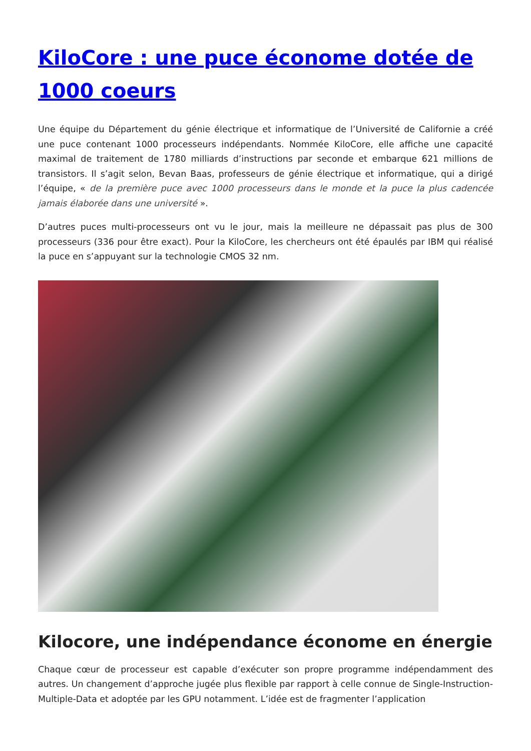KiloCore : une puce économe dotée de 1000 coeurs
Une équipe du Département du génie électrique et informatique de l’Université de Californie a créé une puce contenant 1000 processeurs indépendants. Nommée KiloCore, elle affiche une capacité maximal de traitement de 1780 milliards d’instructions par seconde et embarque 621 millions de transistors. Il s’agit selon, Bevan Baas, professeurs de génie électrique et informatique, qui a dirigé l’équipe, « de la première puce avec 1000 processeurs dans le monde et la puce la plus cadencée jamais élaborée dans une université ».
D’autres puces multi-processeurs ont vu le jour, mais la meilleure ne dépassait pas plus de 300 processeurs (336 pour être exact). Pour la KiloCore, les chercheurs ont été épaulés par IBM qui réalisé la puce en s’appuyant sur la technologie CMOS 32 nm.
Kilocore, une indépendance économe en énergie
Chaque cœur de processeur est capable d’exécuter son propre programme indépendamment des autres. Un changement d’approche jugée plus flexible par rapport à celle connue de Single-Instruction-Multiple-Data et adoptée par les GPU notamment. L’idée est de fragmenter l’application